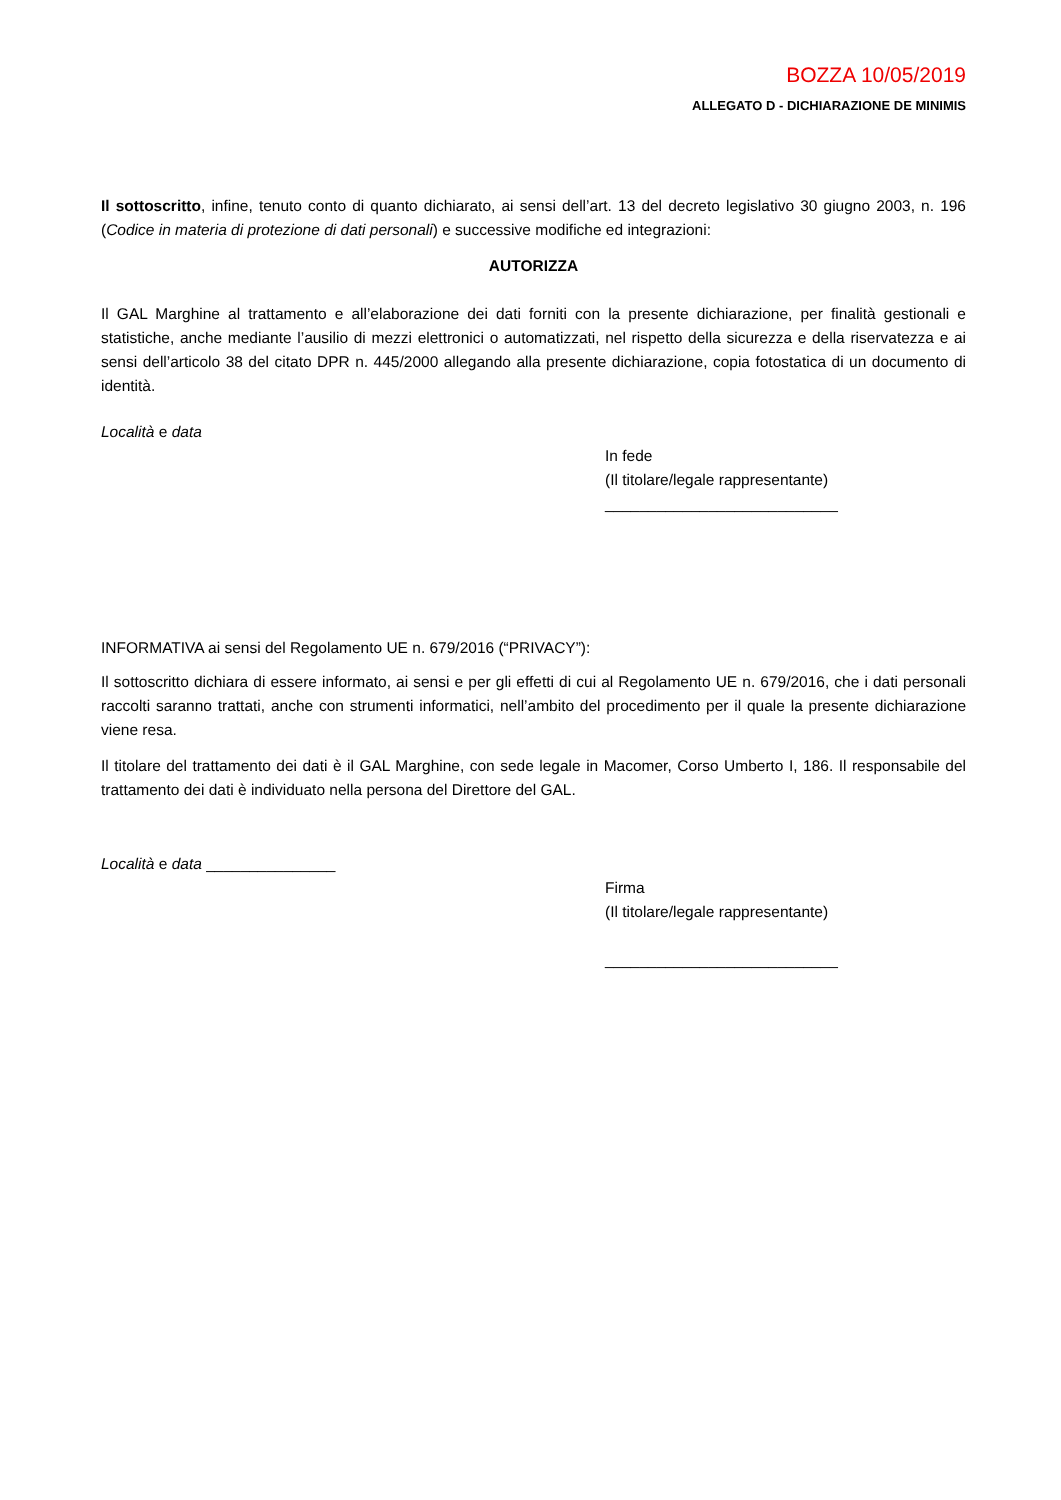BOZZA 10/05/2019
ALLEGATO D - DICHIARAZIONE DE MINIMIS
Il sottoscritto, infine, tenuto conto di quanto dichiarato, ai sensi dell’art. 13 del decreto legislativo 30 giugno 2003, n. 196 (Codice in materia di protezione di dati personali) e successive modifiche ed integrazioni:
AUTORIZZA
Il GAL Marghine al trattamento e all’elaborazione dei dati forniti con la presente dichiarazione, per finalità gestionali e statistiche, anche mediante l’ausilio di mezzi elettronici o automatizzati, nel rispetto della sicurezza e della riservatezza e ai sensi dell’articolo 38 del citato DPR n. 445/2000 allegando alla presente dichiarazione, copia fotostatica di un documento di identità.
Località e data
In fede
(Il titolare/legale rappresentante)
___________________________
INFORMATIVA ai sensi del Regolamento UE n. 679/2016 (“PRIVACY”):
Il sottoscritto dichiara di essere informato, ai sensi e per gli effetti di cui al Regolamento UE n. 679/2016, che i dati personali raccolti saranno trattati, anche con strumenti informatici, nell’ambito del procedimento per il quale la presente dichiarazione viene resa.
Il titolare del trattamento dei dati è il GAL Marghine, con sede legale in Macomer, Corso Umberto I, 186. Il responsabile del trattamento dei dati è individuato nella persona del Direttore del GAL.
Località e data _______________
Firma
(Il titolare/legale rappresentante)
___________________________